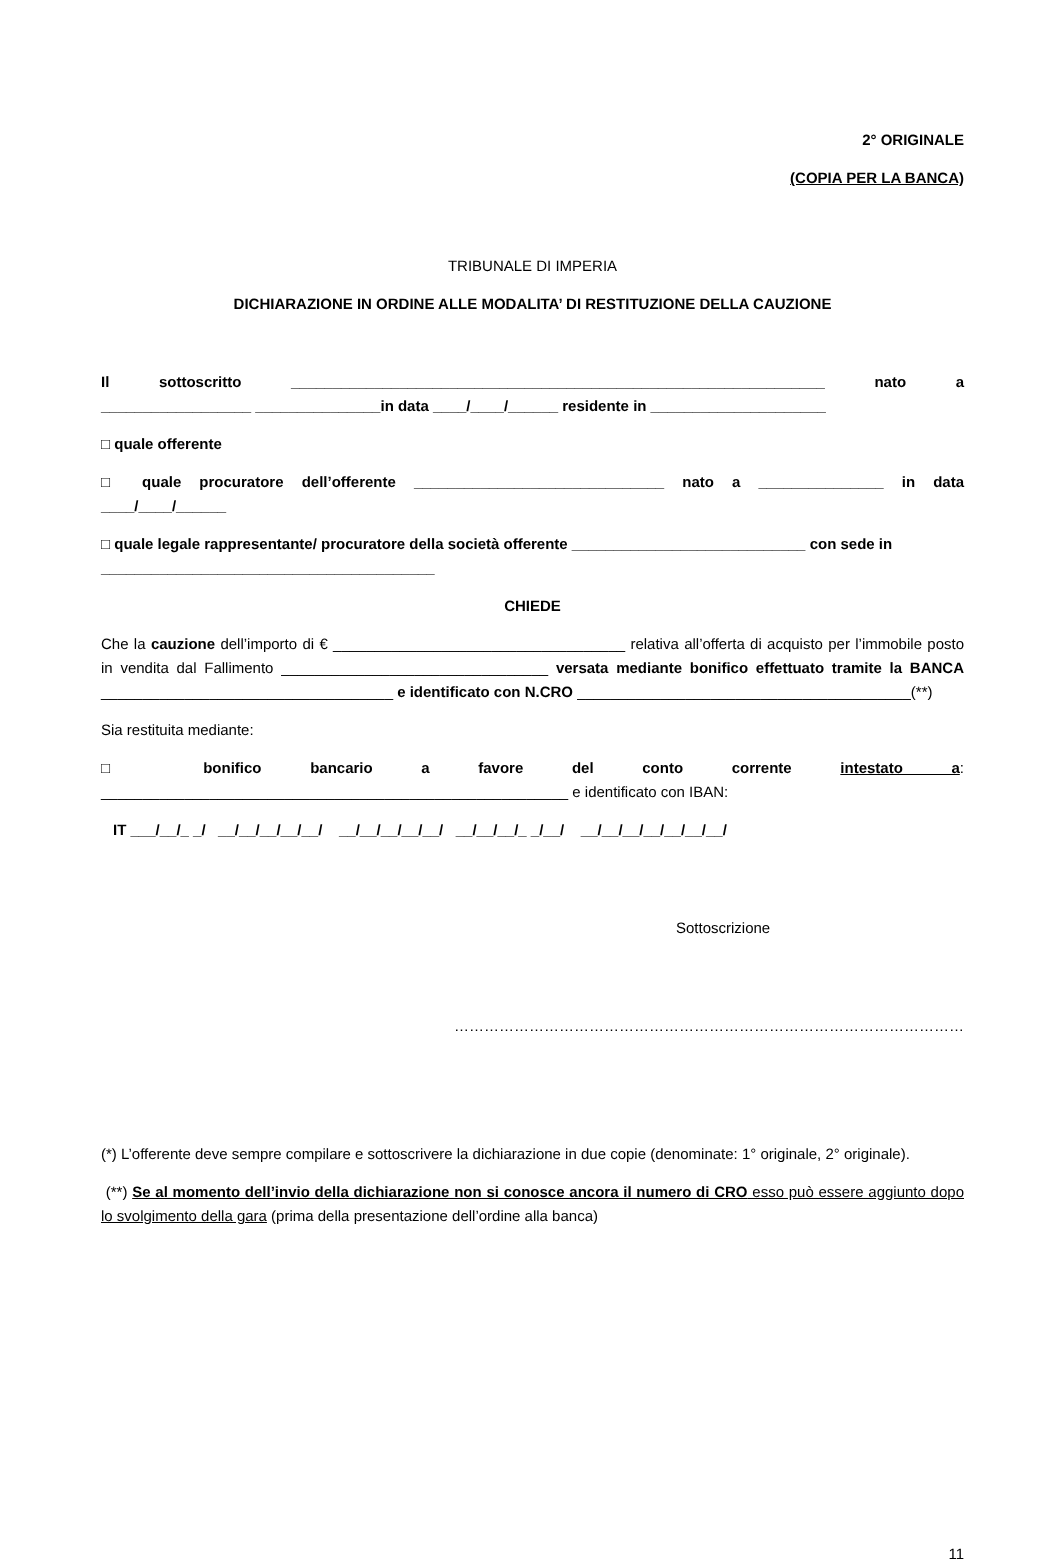2° ORIGINALE
(COPIA PER LA BANCA)
TRIBUNALE DI IMPERIA
DICHIARAZIONE IN ORDINE ALLE MODALITA’ DI RESTITUZIONE DELLA CAUZIONE
Il sottoscritto ________________________________________________________________ nato a
__________________ _______________in data ____/____/______ residente in _____________________
□ quale offerente
□ quale procuratore dell’offerente ______________________________ nato a _______________ in data
____/____/______
□ quale legale rappresentante/ procuratore della società offerente ____________________________ con sede in
________________________________________
CHIEDE
Che la cauzione dell’importo di € ___________________________________ relativa all’offerta di acquisto per l’immobile posto in vendita dal Fallimento ________________________________ versata mediante bonifico effettuato tramite la BANCA ___________________________________ e identificato con N.CRO ________________________________________(**)
Sia restituita mediante:
□ bonifico bancario a favore del conto corrente intestato a:
________________________________________________________ e identificato con IBAN:
IT ___/__/_ _/ __/__/__/__/__/ __/__/__/__/__/ __/__/__/_ _/__/ __/__/__/__/__/__/__/
Sottoscrizione
…………………………………………………………………………………………
(*) L’offerente deve sempre compilare e sottoscrivere la dichiarazione in due copie (denominate: 1° originale, 2° originale).
(**) Se al momento dell’invio della dichiarazione non si conosce ancora il numero di CRO esso può essere aggiunto dopo lo svolgimento della gara (prima della presentazione dell’ordine alla banca)
11